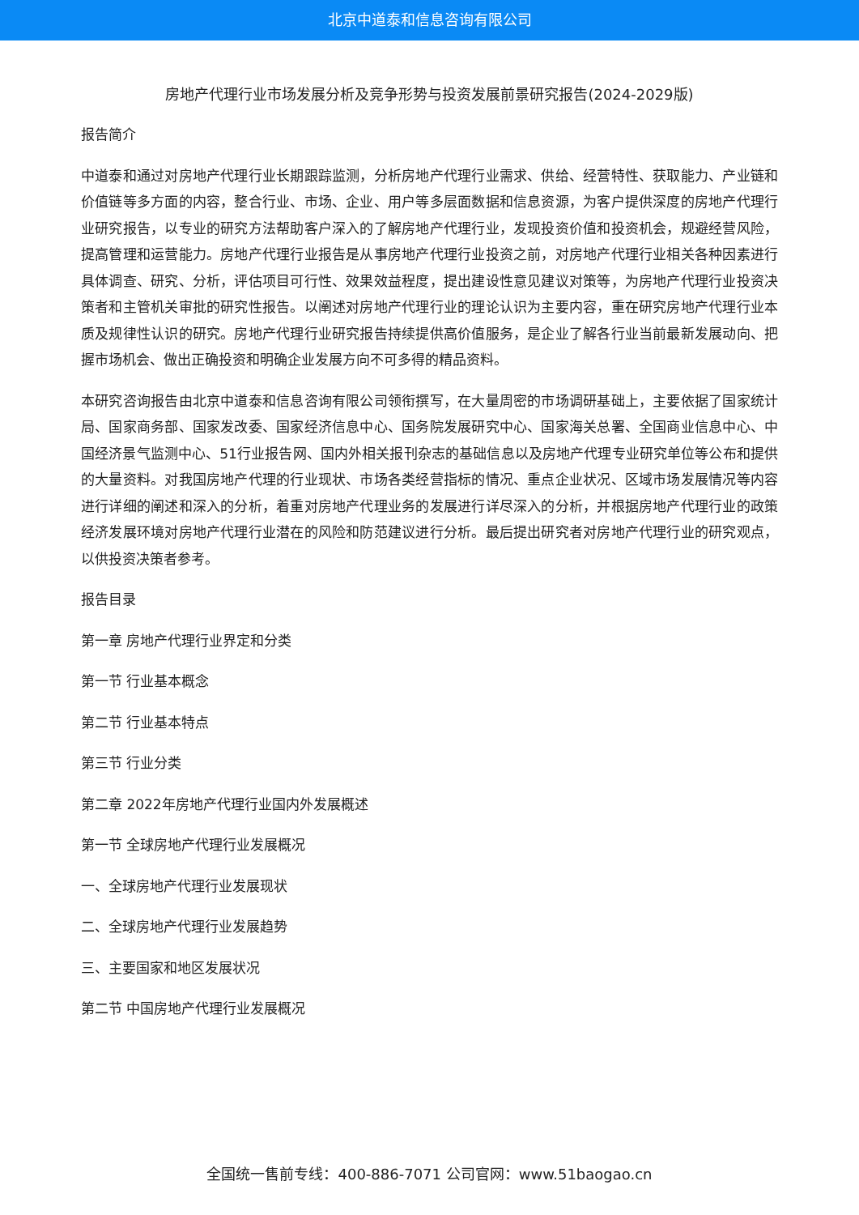北京中道泰和信息咨询有限公司
房地产代理行业市场发展分析及竞争形势与投资发展前景研究报告(2024-2029版)
报告简介
中道泰和通过对房地产代理行业长期跟踪监测，分析房地产代理行业需求、供给、经营特性、获取能力、产业链和价值链等多方面的内容，整合行业、市场、企业、用户等多层面数据和信息资源，为客户提供深度的房地产代理行业研究报告，以专业的研究方法帮助客户深入的了解房地产代理行业，发现投资价值和投资机会，规避经营风险，提高管理和运营能力。房地产代理行业报告是从事房地产代理行业投资之前，对房地产代理行业相关各种因素进行具体调查、研究、分析，评估项目可行性、效果效益程度，提出建设性意见建议对策等，为房地产代理行业投资决策者和主管机关审批的研究性报告。以阐述对房地产代理行业的理论认识为主要内容，重在研究房地产代理行业本质及规律性认识的研究。房地产代理行业研究报告持续提供高价值服务，是企业了解各行业当前最新发展动向、把握市场机会、做出正确投资和明确企业发展方向不可多得的精品资料。
本研究咨询报告由北京中道泰和信息咨询有限公司领衔撰写，在大量周密的市场调研基础上，主要依据了国家统计局、国家商务部、国家发改委、国家经济信息中心、国务院发展研究中心、国家海关总署、全国商业信息中心、中国经济景气监测中心、51行业报告网、国内外相关报刊杂志的基础信息以及房地产代理专业研究单位等公布和提供的大量资料。对我国房地产代理的行业现状、市场各类经营指标的情况、重点企业状况、区域市场发展情况等内容进行详细的阐述和深入的分析，着重对房地产代理业务的发展进行详尽深入的分析，并根据房地产代理行业的政策经济发展环境对房地产代理行业潜在的风险和防范建议进行分析。最后提出研究者对房地产代理行业的研究观点，以供投资决策者参考。
报告目录
第一章 房地产代理行业界定和分类
第一节 行业基本概念
第二节 行业基本特点
第三节 行业分类
第二章 2022年房地产代理行业国内外发展概述
第一节 全球房地产代理行业发展概况
一、全球房地产代理行业发展现状
二、全球房地产代理行业发展趋势
三、主要国家和地区发展状况
第二节 中国房地产代理行业发展概况
全国统一售前专线：400-886-7071 公司官网：www.51baogao.cn